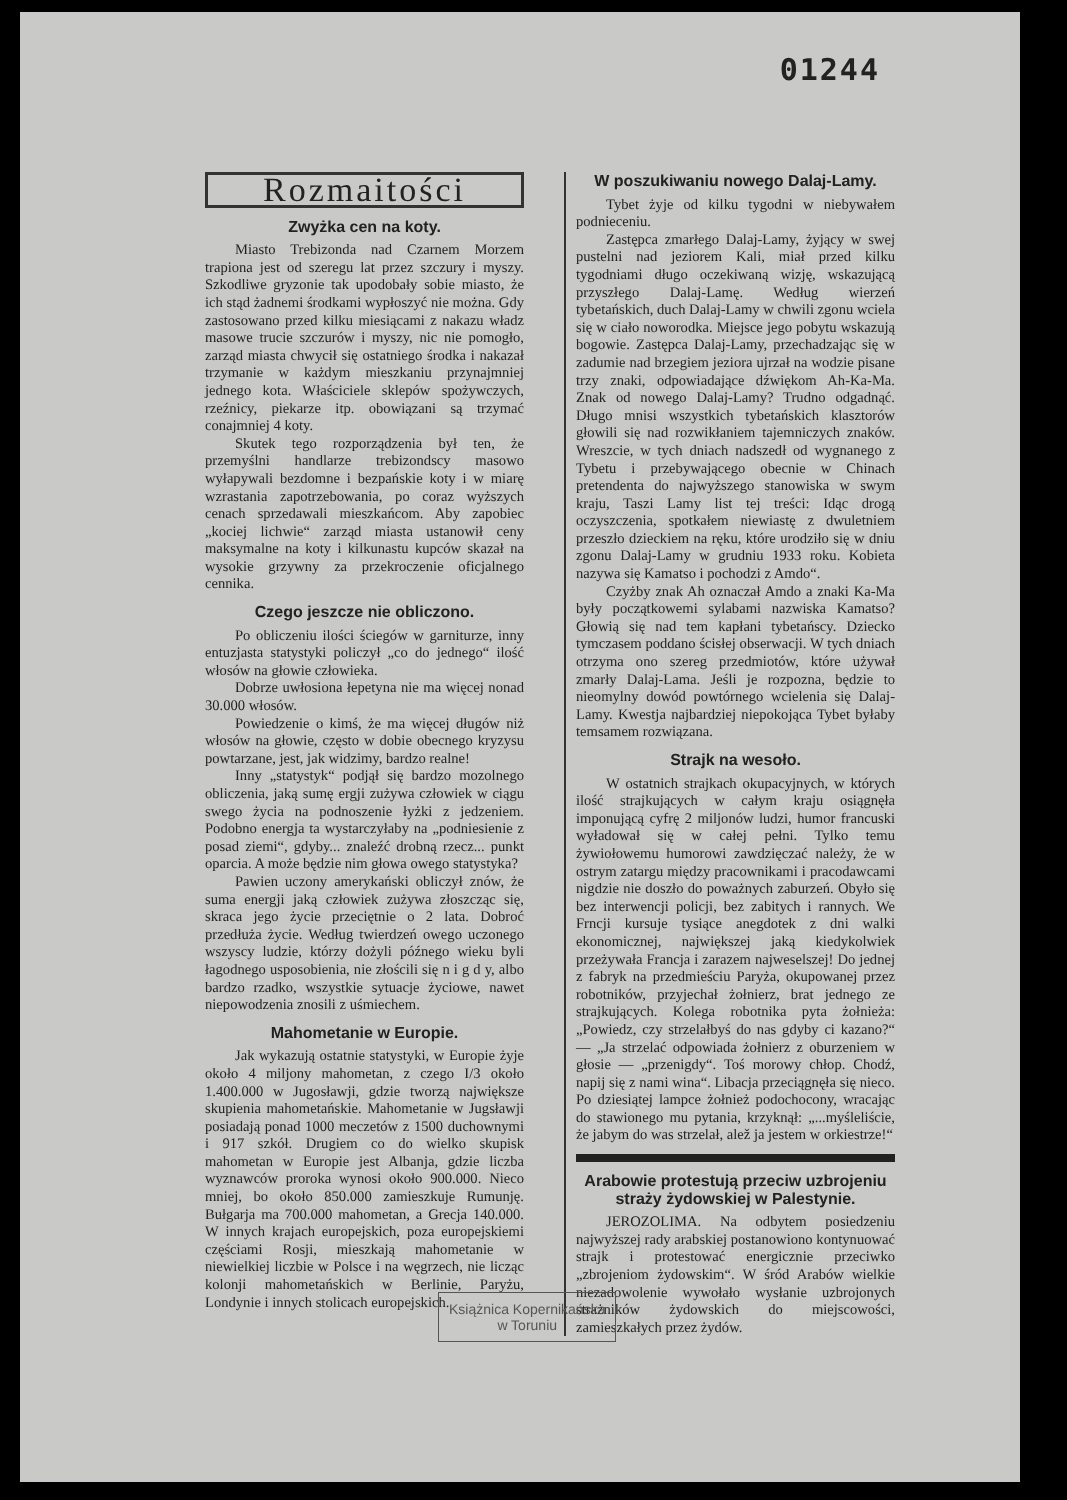01244
Rozmaitości
Zwyżka cen na koty.
Miasto Trebizonda nad Czarnem Morzem trapiona jest od szeregu lat przez szczury i myszy. Szkodliwe gryzonie tak upodobały sobie miasto, że ich stąd żadnemi środkami wypłoszyć nie można. Gdy zastosowano przed kilku miesiącami z nakazu władz masowe trucie szczurów i myszy, nic nie pomogło, zarząd miasta chwycił się ostatniego środka i nakazał trzymanie w każdym mieszkaniu przynajmniej jednego kota. Właściciele sklepów spożywczych, rzeźnicy, piekarze itp. obowiązani są trzymać conajmniej 4 koty.
Skutek tego rozporządzenia był ten, że przemyślni handlarze trebizondscy masowo wyłapywali bezdomne i bezpańskie koty i w miarę wzrastania zapotrzebowania, po coraz wyższych cenach sprzedawali mieszkańcom. Aby zapobiec „kociej lichwie“ zarząd miasta ustanowił ceny maksymalne na koty i kilkunastu kupców skazał na wysokie grzywny za przekroczenie oficjalnego cennika.
Czego jeszcze nie obliczono.
Po obliczeniu ilości ściegów w garniturze, inny entuzjasta statystyki policzył „co do jednego“ ilość włosów na głowie człowieka.
Dobrze uwłosiona łepetyna nie ma więcej nonad 30.000 włosów.
Powiedzenie o kimś, że ma więcej długów niż włosów na głowie, często w dobie obecnego kryzysu powtarzane, jest, jak widzimy, bardzo realne!
Inny „statystyk“ podjął się bardzo mozolnego obliczenia, jaką sumę ergji zużywa człowiek w ciągu swego życia na podnoszenie łyżki z jedzeniem. Podobno energja ta wystarczyłaby na „podniesienie z posad ziemi“, gdyby... znaleźć drobną rzecz... punkt oparcia. A może będzie nim głowa owego statystyka?
Pawien uczony amerykański obliczył znów, że suma energji jaką człowiek zużywa złoszcząc się, skraca jego życie przeciętnie o 2 lata. Dobroć przedłuża życie. Według twierdzeń owego uczonego wszyscy ludzie, którzy dożyli późnego wieku byli łagodnego usposobienia, nie złościli się n i g d y, albo bardzo rzadko, wszystkie sytuacje życiowe, nawet niepowodzenia znosili z uśmiechem.
Mahometanie w Europie.
Jak wykazują ostatnie statystyki, w Europie żyje około 4 miljony mahometan, z czego I/3 około 1.400.000 w Jugosławji, gdzie tworzą największe skupienia mahometańskie. Mahometanie w Jugsławji posiadają ponad 1000 meczetów z 1500 duchownymi i 917 szkół. Drugiem co do wielko skupisk mahometan w Europie jest Albanja, gdzie liczba wyznawców proroka wynosi około 900.000. Nieco mniej, bo około 850.000 zamieszkuje Rumunję. Bułgarja ma 700.000 mahometan, a Grecja 140.000. W innych krajach europejskich, poza europejskiemi częściami Rosji, mieszkają mahometanie w niewielkiej liczbie w Polsce i na węgrzech, nie licząc kolonji mahometańskich w Berlinie, Paryżu, Londynie i innych stolicach europejskich.
W poszukiwaniu nowego Dalaj-Lamy.
Tybet żyje od kilku tygodni w niebywałem podnieceniu.
Zastępca zmarłego Dalaj-Lamy, żyjący w swej pustelni nad jeziorem Kali, miał przed kilku tygodniami długo oczekiwaną wizję, wskazującą przyszłego Dalaj-Lamę. Według wierzeń tybetańskich, duch Dalaj-Lamy w chwili zgonu wciela się w ciało noworodka. Miejsce jego pobytu wskazują bogowie. Zastępca Dalaj-Lamy, przechadzając się w zadumie nad brzegiem jeziora ujrzał na wodzie pisane trzy znaki, odpowiadające dźwiękom Ah-Ka-Ma. Znak od nowego Dalaj-Lamy? Trudno odgadnąć. Długo mnisi wszystkich tybetańskich klasztorów głowili się nad rozwikłaniem tajemniczych znaków. Wreszcie, w tych dniach nadszedł od wygnanego z Tybetu i przebywającego obecnie w Chinach pretendenta do najwyższego stanowiska w swym kraju, Taszi Lamy list tej treści: Idąc drogą oczyszczenia, spotkałem niewiastę z dwuletniem przeszło dzieckiem na ręku, które urodziło się w dniu zgonu Dalaj-Lamy w grudniu 1933 roku. Kobieta nazywa się Kamatso i pochodzi z Amdo“.
Czyżby znak Ah oznaczał Amdo a znaki Ka-Ma były początkowemi sylabami nazwiska Kamatso? Głowią się nad tem kapłani tybetańscy. Dziecko tymczasem poddano ścisłej obserwacji. W tych dniach otrzyma ono szereg przedmiotów, które używał zmarły Dalaj-Lama. Jeśli je rozpozna, będzie to nieomylny dowód powtórnego wcielenia się Dalaj-Lamy. Kwestja najbardziej niepokojąca Tybet byłaby temsamem rozwiązana.
Strajk na wesoło.
W ostatnich strajkach okupacyjnych, w których ilość strajkujących w całym kraju osiągnęła imponującą cyfrę 2 miljonów ludzi, humor francuski wyładował się w całej pełni. Tylko temu żywiołowemu humorowi zawdzięczać należy, że w ostrym zatargu między pracownikami i pracodawcami nigdzie nie doszło do poważnych zaburzeń. Obyło się bez interwencji policji, bez zabitych i rannych. We Frncji kursuje tysiące anegdotek z dni walki ekonomicznej, największej jaką kiedykolwiek przeżywała Francja i zarazem najweselszej! Do jednej z fabryk na przedmieściu Paryża, okupowanej przez robotników, przyjechał żołnierz, brat jednego ze strajkujących. Kolega robotnika pyta żołnieża: „Powiedz, czy strzelałbyś do nas gdyby ci kazano?“ — „Ja strzelać odpowiada żołnierz z oburzeniem w głosie — „przenigdy“. Toś morowy chłop. Chodź, napij się z nami wina“. Libacja przeciągnęła się nieco. Po dziesiątej lampce żołnież podochocony, wracając do stawionego mu pytania, krzyknął: „...myśleliście, że jabym do was strzelał, alež ja jestem w orkiestrze!“
Arabowie protestują przeciw uzbrojeniu straży żydowskiej w Palestynie.
JEROZOLIMA. Na odbytem posiedzeniu najwyższej rady arabskiej postanowiono kontynuować strajk i protestować energicznie przeciwko „zbrojeniom żydowskim“. W śród Arabów wielkie niezadowolenie wywołało wysłanie uzbrojonych strażników żydowskich do miejscowości, zamieszkałych przez żydów.
Książnica Kopernikańska
w Toruniu